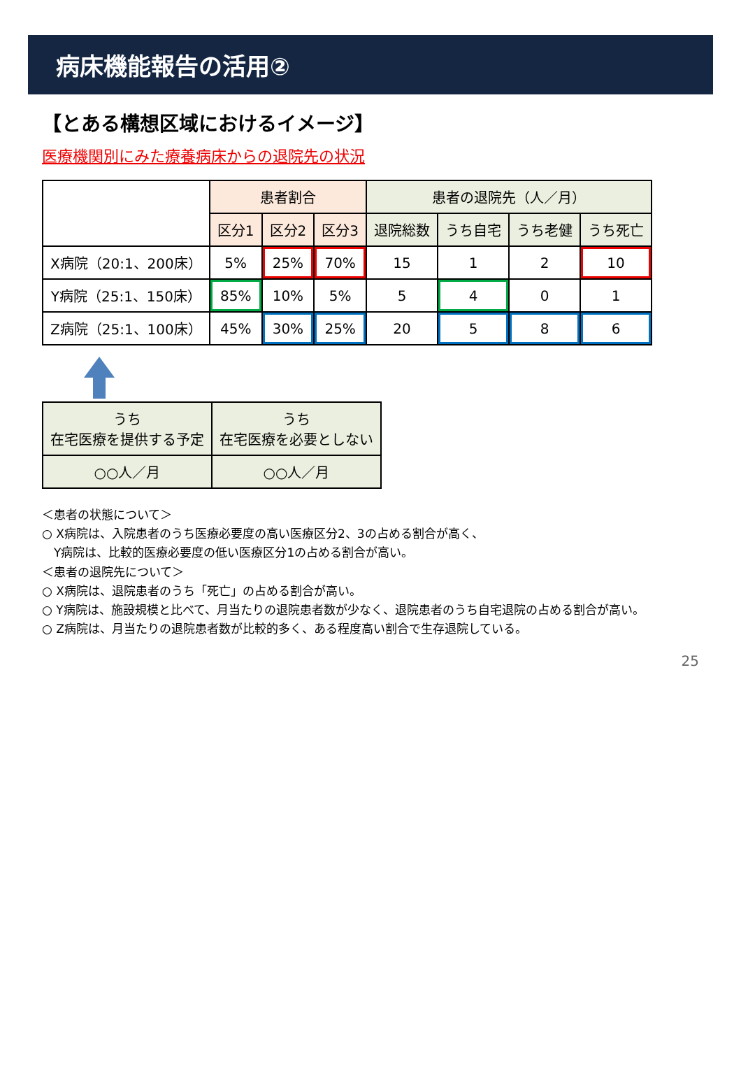病床機能報告の活用②
【とある構想区域におけるイメージ】
医療機関別にみた療養病床からの退院先の状況
| | 患者割合 | | | 患者の退院先（人／月） | | | |
| --- | --- | --- | --- | --- | --- | --- | --- |
| | 区分1 | 区分2 | 区分3 | 退院総数 | うち自宅 | うち老健 | うち死亡 |
| X病院（20:1、200床） | 5% | 25% | 70% | 15 | 1 | 2 | 10 |
| Y病院（25:1、150床） | 85% | 10% | 5% | 5 | 4 | 0 | 1 |
| Z病院（25:1、100床） | 45% | 30% | 25% | 20 | 5 | 8 | 6 |
| うち 在宅医療を提供する予定 | うち 在宅医療を必要としない |
| --- | --- |
| ○○人／月 | ○○人／月 |
＜患者の状態について＞
○ X病院は、入院患者のうち医療必要度の高い医療区分2、3の占める割合が高く、
　Y病院は、比較的医療必要度の低い医療区分1の占める割合が高い。
＜患者の退院先について＞
○ X病院は、退院患者のうち「死亡」の占める割合が高い。
○ Y病院は、施設規模と比べて、月当たりの退院患者数が少なく、退院患者のうち自宅退院の占める割合が高い。
○ Z病院は、月当たりの退院患者数が比較的多く、ある程度高い割合で生存退院している。
25